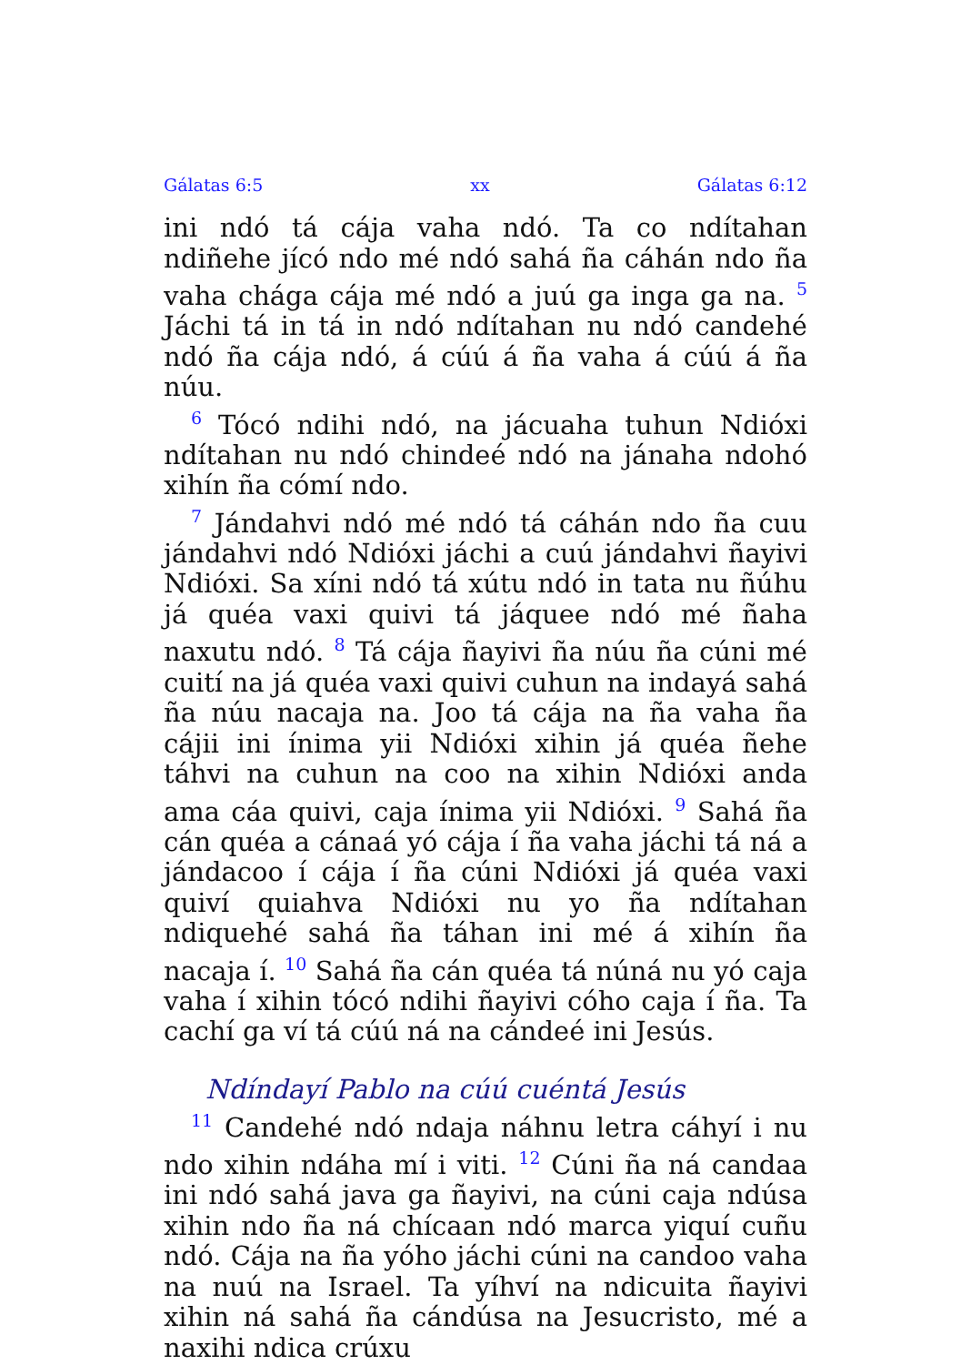Gálatas 6:5 xx Gálatas 6:12
ini ndó tá cája vaha ndó. Ta co ndítahan ndiñehe jícó ndo mé ndó sahá ña cáhán ndo ña vaha chága cája mé ndó a juú ga inga ga na. <sup>5</sup> Jáchi tá in tá in ndó ndítahan nu ndó candehé ndó ña cája ndó, á cúú á ña vaha á cúú á ña núu.
<sup>6</sup> Tócó ndihi ndó, na jácuaha tuhun Ndióxi ndítahan nu ndó chindeé ndó na jánaha ndohó xihín ña cómí ndo.
<sup>7</sup> Jándahvi ndó mé ndó tá cáhán ndo ña cuu jándahvi ndó Ndióxi jáchi a cuú jándahvi ñayivi Ndióxi. Sa xíni ndó tá xútu ndó in tata nu ñúhu já quéa vaxi quivi tá jáquee ndó mé ñaha naxutu ndó. <sup>8</sup> Tá cája ñayivi ña núu ña cúni mé cuití na já quéa vaxi quivi cuhun na indayá sahá ña núu nacaja na. Joo tá cája na ña vaha ña cájii ini ínima yii Ndióxi xihin já quéa ñehe táhvi na cuhun na coo na xihin Ndióxi anda ama cáa quivi, caja ínima yii Ndióxi. <sup>9</sup> Sahá ña cán quéa a cánaá yó cája í ña vaha jáchi tá ná a jándacoo í cája í ña cúni Ndióxi já quéa vaxi quiví quiahva Ndióxi nu yo ña ndítahan ndiquehé sahá ña táhan ini mé á xihín ña nacaja í. <sup>10</sup> Sahá ña cán quéa tá núná nu yó caja vaha í xihin tócó ndihi ñayivi cóho caja í ña. Ta cachí ga ví tá cúú ná na cándeé ini Jesús.
Ndíndayí Pablo na cúú cuéntá Jesús
<sup>11</sup> Candehé ndó ndaja náhnu letra cáhyí i nu ndo xihin ndáha mí i viti. <sup>12</sup> Cúni ña ná candaa ini ndó sahá java ga ñayivi, na cúni caja ndúsa xihin ndo ña ná chícaan ndó marca yiquí cuñu ndó. Cája na ña yóho jáchi cúni na candoo vaha na nuú na Israel. Ta yíhví na ndicuita ñayivi xihin ná sahá ña cándúsa na Jesucristo, mé a naxihi ndica crúxu